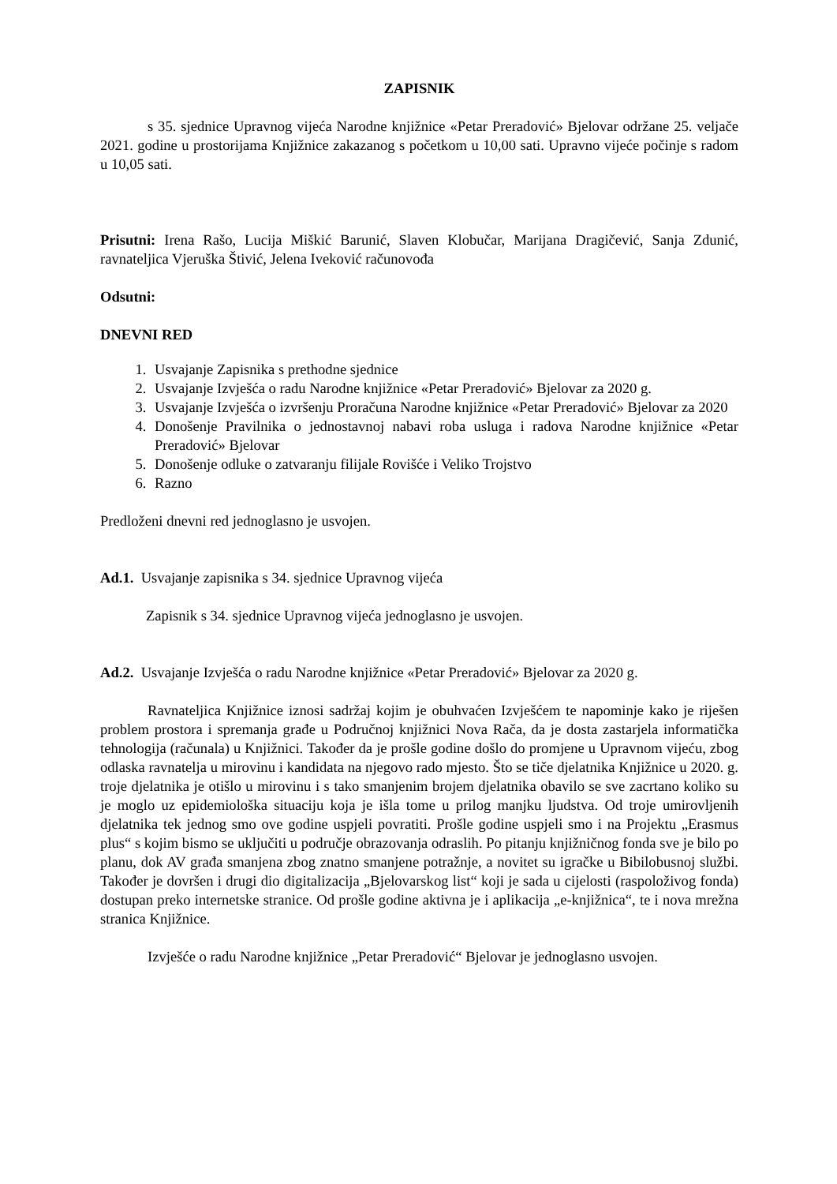ZAPISNIK
s 35. sjednice Upravnog vijeća Narodne knjižnice «Petar Preradović» Bjelovar održane 25. veljače 2021. godine u prostorijama Knjižnice zakazanog s početkom u 10,00 sati. Upravno vijeće počinje s radom u 10,05 sati.
Prisutni: Irena Rašo, Lucija Miškić Barunić, Slaven Klobučar, Marijana Dragičević, Sanja Zdunić, ravnateljica Vjeruška Štivić, Jelena Iveković računovođa
Odsutni:
DNEVNI RED
1. Usvajanje Zapisnika s prethodne sjednice
2. Usvajanje Izvješća o radu Narodne knjižnice «Petar Preradović» Bjelovar za 2020 g.
3. Usvajanje Izvješća o izvršenju Proračuna Narodne knjižnice «Petar Preradović» Bjelovar za 2020
4. Donošenje Pravilnika o jednostavnoj nabavi roba usluga i radova Narodne knjižnice «Petar Preradović» Bjelovar
5. Donošenje odluke o zatvaranju filijale Rovišće i Veliko Trojstvo
6. Razno
Predloženi dnevni red jednoglasno je usvojen.
Ad.1. Usvajanje zapisnika s 34. sjednice Upravnog vijeća
Zapisnik s 34. sjednice Upravnog vijeća jednoglasno je usvojen.
Ad.2. Usvajanje Izvješća o radu Narodne knjižnice «Petar Preradović» Bjelovar za 2020 g.
Ravnateljica Knjižnice iznosi sadržaj kojim je obuhvaćen Izvješćem te napominje kako je riješen problem prostora i spremanja građe u Područnoj knjižnici Nova Rača, da je dosta zastarjela informatička tehnologija (računala) u Knjižnici. Također da je prošle godine došlo do promjene u Upravnom vijeću, zbog odlaska ravnatelja u mirovinu i kandidata na njegovo rado mjesto. Što se tiče djelatnika Knjižnice u 2020. g. troje djelatnika je otišlo u mirovinu i s tako smanjenim brojem djelatnika obavilo se sve zacrtano koliko su je moglo uz epidemiološka situaciju koja je išla tome u prilog manjku ljudstva. Od troje umirovljenih djelatnika tek jednog smo ove godine uspjeli povratiti. Prošle godine uspjeli smo i na Projektu „Erasmus plus“ s kojim bismo se uključiti u područje obrazovanja odraslih. Po pitanju knjižničnog fonda sve je bilo po planu, dok AV građa smanjena zbog znatno smanjene potražnje, a novitet su igračke u Bibilobusnoj službi. Također je dovršen i drugi dio digitalizacija „Bjelovarskog list“ koji je sada u cijelosti (raspoloživog fonda) dostupan preko internetske stranice. Od prošle godine aktivna je i aplikacija „e-knjižnica“, te i nova mrežna stranica Knjižnice.
Izvješće o radu Narodne knjižnice „Petar Preradović“ Bjelovar je jednoglasno usvojen.